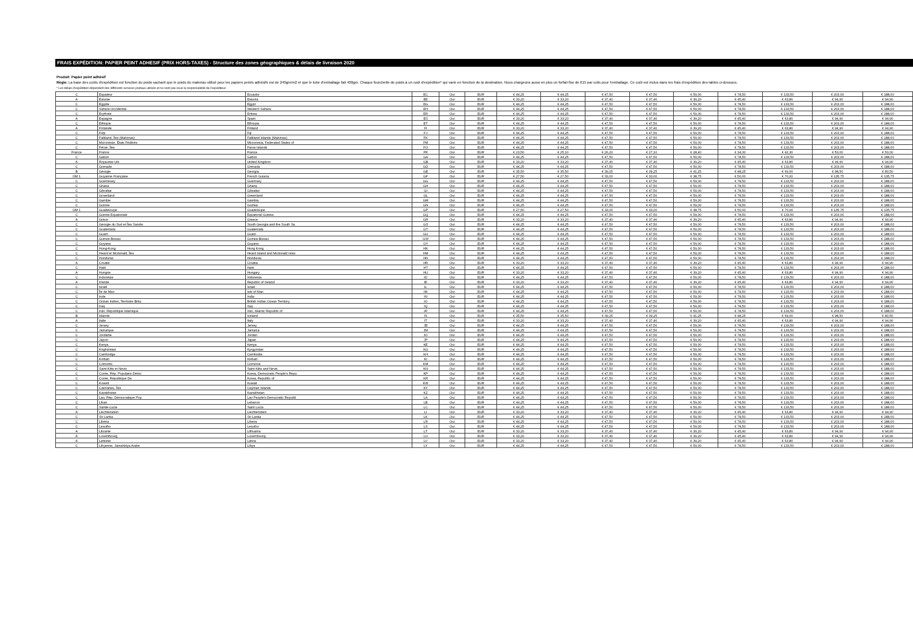FRAIS EXPÉDITION: PAPIER PEINT ADHESIF (PRIX HORS-TAXES) - Structure des zones géographiques & délais de livraison 2020
Produit: Papier peint adhésif
Règle: La base des coûts d'expédition est fonction du poids sachant que le poids du materiau utilisé pour les papiers peints adhésifs est de 240gm/m2 et que le tube d'emballage fait 400gm. Chaque fourchette de poids à un coût d'expédition* qui varie en fonction de la destination. Nous chargeons aussi en plus un forfait fixe de €15 par colis pour l'emballage. Ce coût est inclus dans les frais d'expédition des tables ci-dessous.
* Les délais d'expédition dépendent des différents services postaux utilisés et ne sont pas sous la responsabilité de l'expéditeur.
| C | Equateur | Ecuador | EC | Oui | EUR | € 44,25 | € 44,25 | € 47,50 | € 47,50 | € 59,00 | € 78,50 | € 133,50 | € 203,00 | € 188,00 |
| A | Estonie | Estonia | EE | Oui | EUR | € 33,20 | € 33,20 | € 37,40 | € 37,40 | € 39,20 | € 45,40 | € 63,80 | € 94,90 | € 94,90 |
| C | Egypte | Egypt | EG | Oui | EUR | € 44,25 | € 44,25 | € 47,50 | € 47,50 | € 59,00 | € 78,50 | € 133,50 | € 203,00 | € 188,00 |
| C | Sahara Occidental | Western Sahara | EH | Oui | EUR | € 44,25 | € 44,25 | € 47,50 | € 47,50 | € 59,00 | € 78,50 | € 133,50 | € 203,00 | € 188,00 |
| C | Erythrée | Eritrea | ER | Oui | EUR | € 44,25 | € 44,25 | € 47,50 | € 47,50 | € 59,00 | € 78,50 | € 133,50 | € 203,00 | € 188,00 |
| A | Espagne | Spain | ES | Oui | EUR | € 33,20 | € 33,20 | € 37,40 | € 37,40 | € 39,20 | € 45,40 | € 63,80 | € 94,90 | € 94,90 |
| C | Ethiopie | Ethiopia | ET | Oui | EUR | € 44,25 | € 44,25 | € 47,50 | € 47,50 | € 59,00 | € 78,50 | € 133,50 | € 203,00 | € 188,00 |
| A | Finlande | Finland | FI | Oui | EUR | € 33,20 | € 33,20 | € 37,40 | € 37,40 | € 39,20 | € 45,40 | € 63,80 | € 94,90 | € 94,90 |
| C | Fidji | Fiji | FJ | Oui | EUR | € 44,25 | € 44,25 | € 47,50 | € 47,50 | € 59,00 | € 78,50 | € 133,50 | € 203,00 | € 188,00 |
| C | Falkland, Îles (Malvinas) | Falkland Islands (Malvinas) | FK | Oui | EUR | € 44,25 | € 44,25 | € 47,50 | € 47,50 | € 59,00 | € 78,50 | € 133,50 | € 203,00 | € 188,00 |
| C | Micronésie, États Fédérés | Micronesia, Federated States of | FM | Oui | EUR | € 44,25 | € 44,25 | € 47,50 | € 47,50 | € 59,00 | € 78,50 | € 133,50 | € 203,00 | € 188,00 |
| C | Féroé, Îles | Faroe Islands | FO | Oui | EUR | € 44,25 | € 44,25 | € 47,50 | € 47,50 | € 59,00 | € 78,50 | € 133,50 | € 203,00 | € 188,00 |
| France | France | France | FR | Oui | EUR | € 23,50 | € 25,10 | € 26,20 | € 27,10 | € 28,40 | € 34,30 | € 42,30 | € 53,00 | € 53,00 |
| C | Gabon | Gabon | GA | Oui | EUR | € 44,25 | € 44,25 | € 47,50 | € 47,50 | € 59,00 | € 78,50 | € 133,50 | € 203,00 | € 188,00 |
| A | Royaume-Uni | United Kingdom | GB | Oui | EUR | € 33,20 | € 33,20 | € 37,40 | € 37,40 | € 39,20 | € 45,40 | € 63,80 | € 94,90 | € 94,90 |
| C | Grenade | Grenada | GD | Oui | EUR | € 44,25 | € 44,25 | € 47,50 | € 47,50 | € 59,00 | € 78,50 | € 133,50 | € 203,00 | € 188,00 |
| B | Géorgie | Georgia | GE | Oui | EUR | € 35,50 | € 35,50 | € 39,25 | € 39,25 | € 41,25 | € 48,25 | € 69,00 | € 98,50 | € 83,50 |
| OM 1 | Guyanne Française | French Guiana | GF | Oui | EUR | € 27,50 | € 27,50 | € 33,00 | € 33,00 | € 38,75 | € 50,00 | € 70,00 | € 135,75 | € 135,75 |
| C | Guernesey | Guernsey | GG | Oui | EUR | € 44,25 | € 44,25 | € 47,50 | € 47,50 | € 59,00 | € 78,50 | € 133,50 | € 203,00 | € 188,00 |
| C | Ghana | Ghana | GH | Oui | EUR | € 44,25 | € 44,25 | € 47,50 | € 47,50 | € 59,00 | € 78,50 | € 133,50 | € 203,00 | € 188,00 |
| C | Gibraltar | Gibraltar | GI | Oui | EUR | € 44,25 | € 44,25 | € 47,50 | € 47,50 | € 59,00 | € 78,50 | € 133,50 | € 203,00 | € 188,00 |
| C | Groenland | Greenland | GL | Oui | EUR | € 44,25 | € 44,25 | € 47,50 | € 47,50 | € 59,00 | € 78,50 | € 133,50 | € 203,00 | € 188,00 |
| C | Gambie | Gambia | GM | Oui | EUR | € 44,25 | € 44,25 | € 47,50 | € 47,50 | € 59,00 | € 78,50 | € 133,50 | € 203,00 | € 188,00 |
| C | Guinée | Guinea | GN | Oui | EUR | € 44,25 | € 44,25 | € 47,50 | € 47,50 | € 59,00 | € 78,50 | € 133,50 | € 203,00 | € 188,00 |
| OM 1 | Guadeloupe | Guadeloupe | GP | Oui | EUR | € 27,50 | € 27,50 | € 33,00 | € 33,00 | € 38,75 | € 50,00 | € 70,00 | € 135,75 | € 135,75 |
| C | Guinée Equatoriale | Equatorial Guinea | GQ | Oui | EUR | € 44,25 | € 44,25 | € 47,50 | € 47,50 | € 59,00 | € 78,50 | € 133,50 | € 203,00 | € 188,00 |
| A | Grèce | Greece | GR | Oui | EUR | € 33,20 | € 33,20 | € 37,40 | € 37,40 | € 39,20 | € 45,40 | € 63,80 | € 94,90 | € 94,90 |
| C | Géorgie du Sud et Îles Sandw | South Georgia and the South Sa | GS | Oui | EUR | € 44,25 | € 44,25 | € 47,50 | € 47,50 | € 59,00 | € 78,50 | € 133,50 | € 203,00 | € 188,00 |
| C | Guatemala | Guatemala | GT | Oui | EUR | € 44,25 | € 44,25 | € 47,50 | € 47,50 | € 59,00 | € 78,50 | € 133,50 | € 203,00 | € 188,00 |
| C | Guam | Guam | GU | Oui | EUR | € 44,25 | € 44,25 | € 47,50 | € 47,50 | € 59,00 | € 78,50 | € 133,50 | € 203,00 | € 188,00 |
| C | Guinée-Bissau | Guinea-Bissau | GW | Oui | EUR | € 44,25 | € 44,25 | € 47,50 | € 47,50 | € 59,00 | € 78,50 | € 133,50 | € 203,00 | € 188,00 |
| C | Guyana | Guyana | GY | Oui | EUR | € 44,25 | € 44,25 | € 47,50 | € 47,50 | € 59,00 | € 78,50 | € 133,50 | € 203,00 | € 188,00 |
| C | Hong-Kong | Hong Kong | HK | Oui | EUR | € 44,25 | € 44,25 | € 47,50 | € 47,50 | € 59,00 | € 78,50 | € 133,50 | € 203,00 | € 188,00 |
| C | Heard et Mcdonald, Îles | Heard Island and Mcdonald Islan | HM | Oui | EUR | € 44,25 | € 44,25 | € 47,50 | € 47,50 | € 59,00 | € 78,50 | € 133,50 | € 203,00 | € 188,00 |
| C | Honduras | Honduras | HN | Oui | EUR | € 44,25 | € 44,25 | € 47,50 | € 47,50 | € 59,00 | € 78,50 | € 133,50 | € 203,00 | € 188,00 |
| A | Croatie | Croatia | HR | Oui | EUR | € 33,20 | € 33,20 | € 37,40 | € 37,40 | € 39,20 | € 45,40 | € 63,80 | € 94,90 | € 94,90 |
| C | Haïti | Haiti | HT | Oui | EUR | € 44,25 | € 44,25 | € 47,50 | € 47,50 | € 59,00 | € 78,50 | € 133,50 | € 203,00 | € 188,00 |
| A | Hongrie | Hungary | HU | Oui | EUR | € 33,20 | € 33,20 | € 37,40 | € 37,40 | € 39,20 | € 45,40 | € 63,80 | € 94,90 | € 94,90 |
| C | Indonésie | Indonesia | ID | Oui | EUR | € 44,25 | € 44,25 | € 47,50 | € 47,50 | € 59,00 | € 78,50 | € 133,50 | € 203,00 | € 188,00 |
| A | Irlande | Republic of Ireland | IE | Oui | EUR | € 33,20 | € 33,20 | € 37,40 | € 37,40 | € 39,20 | € 45,40 | € 63,80 | € 94,90 | € 94,90 |
| C | Israël | Israel | IL | Oui | EUR | € 44,25 | € 44,25 | € 47,50 | € 47,50 | € 59,00 | € 78,50 | € 133,50 | € 203,00 | € 188,00 |
| C | Île de Man | Isle of Man | IM | Oui | EUR | € 44,25 | € 44,25 | € 47,50 | € 47,50 | € 59,00 | € 78,50 | € 133,50 | € 203,00 | € 188,00 |
| C | Inde | India | IN | Oui | EUR | € 44,25 | € 44,25 | € 47,50 | € 47,50 | € 59,00 | € 78,50 | € 133,50 | € 203,00 | € 188,00 |
| C | Océan Indien, Territoire Brita | British Indian Ocean Territory | IO | Oui | EUR | € 44,25 | € 44,25 | € 47,50 | € 47,50 | € 59,00 | € 78,50 | € 133,50 | € 203,00 | € 188,00 |
| C | Iraq | Iraq | IQ | Oui | EUR | € 44,25 | € 44,25 | € 47,50 | € 47,50 | € 59,00 | € 78,50 | € 133,50 | € 203,00 | € 188,00 |
| C | Iran, République Islamique | Iran, Islamic Republic of | IR | Oui | EUR | € 44,25 | € 44,25 | € 47,50 | € 47,50 | € 59,00 | € 78,50 | € 133,50 | € 203,00 | € 188,00 |
| B | Islande | Iceland | IS | Oui | EUR | € 35,50 | € 35,50 | € 39,25 | € 39,25 | € 41,25 | € 48,25 | € 69,00 | € 98,50 | € 83,50 |
| A | Italie | Italy | IT | Oui | EUR | € 33,20 | € 33,20 | € 37,40 | € 37,40 | € 39,20 | € 45,40 | € 63,80 | € 94,90 | € 94,90 |
| C | Jersey | Jersey | JE | Oui | EUR | € 44,25 | € 44,25 | € 47,50 | € 47,50 | € 59,00 | € 78,50 | € 133,50 | € 203,00 | € 188,00 |
| C | Jamaïque | Jamaica | JM | Oui | EUR | € 44,25 | € 44,25 | € 47,50 | € 47,50 | € 59,00 | € 78,50 | € 133,50 | € 203,00 | € 188,00 |
| C | Jordanie | Jordan | JO | Oui | EUR | € 44,25 | € 44,25 | € 47,50 | € 47,50 | € 59,00 | € 78,50 | € 133,50 | € 203,00 | € 188,00 |
| C | Japon | Japan | JP | Oui | EUR | € 44,25 | € 44,25 | € 47,50 | € 47,50 | € 59,00 | € 78,50 | € 133,50 | € 203,00 | € 188,00 |
| C | Kenya | Kenya | KE | Oui | EUR | € 44,25 | € 44,25 | € 47,50 | € 47,50 | € 59,00 | € 78,50 | € 133,50 | € 203,00 | € 188,00 |
| C | Kirghizistan | Kyrgyzstan | KG | Oui | EUR | € 44,25 | € 44,25 | € 47,50 | € 47,50 | € 59,00 | € 78,50 | € 133,50 | € 203,00 | € 188,00 |
| C | Cambodge | Cambodia | KH | Oui | EUR | € 44,25 | € 44,25 | € 47,50 | € 47,50 | € 59,00 | € 78,50 | € 133,50 | € 203,00 | € 188,00 |
| C | Kiribati | Kiribati | KI | Oui | EUR | € 44,25 | € 44,25 | € 47,50 | € 47,50 | € 59,00 | € 78,50 | € 133,50 | € 203,00 | € 188,00 |
| C | Comores | Comoros | KM | Oui | EUR | € 44,25 | € 44,25 | € 47,50 | € 47,50 | € 59,00 | € 78,50 | € 133,50 | € 203,00 | € 188,00 |
| C | Saint Kitts et Nevis | Saint Kitts and Nevis | KN | Oui | EUR | € 44,25 | € 44,25 | € 47,50 | € 47,50 | € 59,00 | € 78,50 | € 133,50 | € 203,00 | € 188,00 |
| C | Corée, Rép. Populaire Démo | Korea, Democratic People's Repu | KP | Oui | EUR | € 44,25 | € 44,25 | € 47,50 | € 47,50 | € 59,00 | € 78,50 | € 133,50 | € 203,00 | € 188,00 |
| C | Corée, République De | Korea, Republic of | KR | Oui | EUR | € 44,25 | € 44,25 | € 47,50 | € 47,50 | € 59,00 | € 78,50 | € 133,50 | € 203,00 | € 188,00 |
| C | Koweït | Kuwait | KW | Oui | EUR | € 44,25 | € 44,25 | € 47,50 | € 47,50 | € 59,00 | € 78,50 | € 133,50 | € 203,00 | € 188,00 |
| C | Caïmanes, Îles | Cayman Islands | KY | Oui | EUR | € 44,25 | € 44,25 | € 47,50 | € 47,50 | € 59,00 | € 78,50 | € 133,50 | € 203,00 | € 188,00 |
| C | Kazakhstan | Kazakhstan | KZ | Oui | EUR | € 44,25 | € 44,25 | € 47,50 | € 47,50 | € 59,00 | € 78,50 | € 133,50 | € 203,00 | € 188,00 |
| C | Lao, Rép. Démocratique Pop | Lao People's Democratic Republi | LA | Oui | EUR | € 44,25 | € 44,25 | € 47,50 | € 47,50 | € 59,00 | € 78,50 | € 133,50 | € 203,00 | € 188,00 |
| C | Liban | Lebanon | LB | Oui | EUR | € 44,25 | € 44,25 | € 47,50 | € 47,50 | € 59,00 | € 78,50 | € 133,50 | € 203,00 | € 188,00 |
| C | Sainte-Lucie | Saint Lucia | LC | Oui | EUR | € 44,25 | € 44,25 | € 47,50 | € 47,50 | € 59,00 | € 78,50 | € 133,50 | € 203,00 | € 188,00 |
| A | Liechtenstein | Liechtenstein | LI | Oui | EUR | € 33,20 | € 33,20 | € 37,40 | € 37,40 | € 39,20 | € 45,40 | € 63,80 | € 94,90 | € 94,90 |
| C | Sri Lanka | Sri Lanka | LK | Oui | EUR | € 44,25 | € 44,25 | € 47,50 | € 47,50 | € 59,00 | € 78,50 | € 133,50 | € 203,00 | € 188,00 |
| C | Libéria | Liberia | LR | Oui | EUR | € 44,25 | € 44,25 | € 47,50 | € 47,50 | € 59,00 | € 78,50 | € 133,50 | € 203,00 | € 188,00 |
| C | Lesotho | Lesotho | LS | Oui | EUR | € 44,25 | € 44,25 | € 47,50 | € 47,50 | € 59,00 | € 78,50 | € 133,50 | € 203,00 | € 188,00 |
| A | Lituanie | Lithuania | LT | Oui | EUR | € 33,20 | € 33,20 | € 37,40 | € 37,40 | € 39,20 | € 45,40 | € 63,80 | € 94,90 | € 94,90 |
| A | Luxembourg | Luxembourg | LU | Oui | EUR | € 33,20 | € 33,20 | € 37,40 | € 37,40 | € 39,20 | € 45,40 | € 63,80 | € 94,90 | € 94,90 |
| A | Lettonie | Latvia | LV | Oui | EUR | € 33,20 | € 33,20 | € 37,40 | € 37,40 | € 39,20 | € 45,40 | € 63,80 | € 94,90 | € 94,90 |
| C | Libyenne, Jamahiriya Arabe | Libya | LY | Oui | EUR | € 44,25 | € 44,25 | € 47,50 | € 47,50 | € 59,00 | € 78,50 | € 133,50 | € 203,00 | € 188,00 |